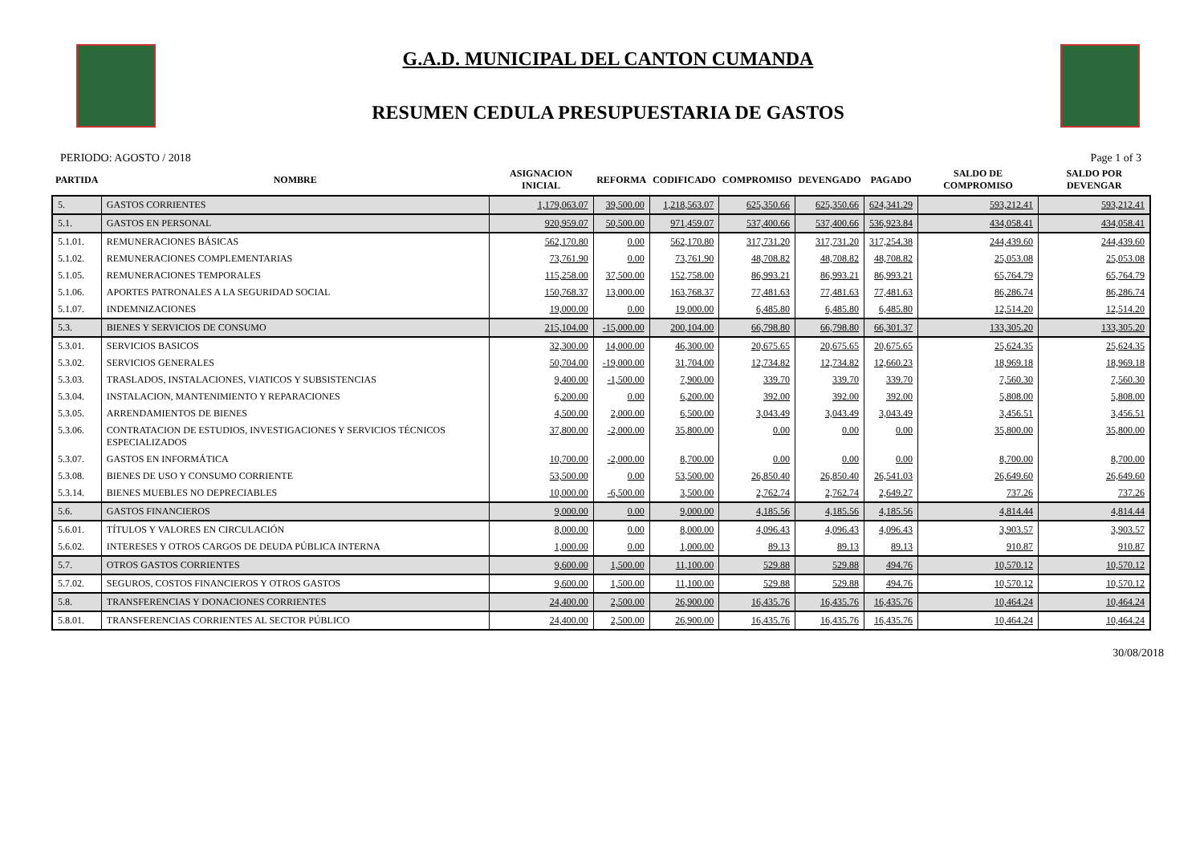G.A.D. MUNICIPAL DEL CANTON CUMANDA
RESUMEN CEDULA PRESUPUESTARIA DE GASTOS
PERIODO: AGOSTO / 2018 Page 1 of 3
| PARTIDA | NOMBRE | ASIGNACION INICIAL | REFORMA | CODIFICADO | COMPROMISO | DEVENGADO | PAGADO | SALDO DE COMPROMISO | SALDO POR DEVENGAR |
| --- | --- | --- | --- | --- | --- | --- | --- | --- | --- |
| 5. | GASTOS CORRIENTES | 1,179,063.07 | 39,500.00 | 1,218,563.07 | 625,350.66 | 625,350.66 | 624,341.29 | 593,212.41 | 593,212.41 |
| 5.1. | GASTOS EN PERSONAL | 920,959.07 | 50,500.00 | 971,459.07 | 537,400.66 | 537,400.66 | 536,923.84 | 434,058.41 | 434,058.41 |
| 5.1.01. | REMUNERACIONES BÁSICAS | 562,170.80 | 0.00 | 562,170.80 | 317,731.20 | 317,731.20 | 317,254.38 | 244,439.60 | 244,439.60 |
| 5.1.02. | REMUNERACIONES COMPLEMENTARIAS | 73,761.90 | 0.00 | 73,761.90 | 48,708.82 | 48,708.82 | 48,708.82 | 25,053.08 | 25,053.08 |
| 5.1.05. | REMUNERACIONES TEMPORALES | 115,258.00 | 37,500.00 | 152,758.00 | 86,993.21 | 86,993.21 | 86,993.21 | 65,764.79 | 65,764.79 |
| 5.1.06. | APORTES PATRONALES A LA SEGURIDAD SOCIAL | 150,768.37 | 13,000.00 | 163,768.37 | 77,481.63 | 77,481.63 | 77,481.63 | 86,286.74 | 86,286.74 |
| 5.1.07. | INDEMNIZACIONES | 19,000.00 | 0.00 | 19,000.00 | 6,485.80 | 6,485.80 | 6,485.80 | 12,514.20 | 12,514.20 |
| 5.3. | BIENES Y SERVICIOS DE CONSUMO | 215,104.00 | -15,000.00 | 200,104.00 | 66,798.80 | 66,798.80 | 66,301.37 | 133,305.20 | 133,305.20 |
| 5.3.01. | SERVICIOS BASICOS | 32,300.00 | 14,000.00 | 46,300.00 | 20,675.65 | 20,675.65 | 20,675.65 | 25,624.35 | 25,624.35 |
| 5.3.02. | SERVICIOS GENERALES | 50,704.00 | -19,000.00 | 31,704.00 | 12,734.82 | 12,734.82 | 12,660.23 | 18,969.18 | 18,969.18 |
| 5.3.03. | TRASLADOS, INSTALACIONES, VIATICOS Y SUBSISTENCIAS | 9,400.00 | -1,500.00 | 7,900.00 | 339.70 | 339.70 | 339.70 | 7,560.30 | 7,560.30 |
| 5.3.04. | INSTALACION, MANTENIMIENTO Y REPARACIONES | 6,200.00 | 0.00 | 6,200.00 | 392.00 | 392.00 | 392.00 | 5,808.00 | 5,808.00 |
| 5.3.05. | ARRENDAMIENTOS DE BIENES | 4,500.00 | 2,000.00 | 6,500.00 | 3,043.49 | 3,043.49 | 3,043.49 | 3,456.51 | 3,456.51 |
| 5.3.06. | CONTRATACION DE ESTUDIOS, INVESTIGACIONES Y SERVICIOS TÉCNICOS ESPECIALIZADOS | 37,800.00 | -2,000.00 | 35,800.00 | 0.00 | 0.00 | 0.00 | 35,800.00 | 35,800.00 |
| 5.3.07. | GASTOS EN INFORMÁTICA | 10,700.00 | -2,000.00 | 8,700.00 | 0.00 | 0.00 | 0.00 | 8,700.00 | 8,700.00 |
| 5.3.08. | BIENES DE USO Y CONSUMO CORRIENTE | 53,500.00 | 0.00 | 53,500.00 | 26,850.40 | 26,850.40 | 26,541.03 | 26,649.60 | 26,649.60 |
| 5.3.14. | BIENES MUEBLES NO DEPRECIABLES | 10,000.00 | -6,500.00 | 3,500.00 | 2,762.74 | 2,762.74 | 2,649.27 | 737.26 | 737.26 |
| 5.6. | GASTOS FINANCIEROS | 9,000.00 | 0.00 | 9,000.00 | 4,185.56 | 4,185.56 | 4,185.56 | 4,814.44 | 4,814.44 |
| 5.6.01. | TÍTULOS Y VALORES EN CIRCULACIÓN | 8,000.00 | 0.00 | 8,000.00 | 4,096.43 | 4,096.43 | 4,096.43 | 3,903.57 | 3,903.57 |
| 5.6.02. | INTERESES Y OTROS CARGOS DE DEUDA PÚBLICA INTERNA | 1,000.00 | 0.00 | 1,000.00 | 89.13 | 89.13 | 89.13 | 910.87 | 910.87 |
| 5.7. | OTROS GASTOS CORRIENTES | 9,600.00 | 1,500.00 | 11,100.00 | 529.88 | 529.88 | 494.76 | 10,570.12 | 10,570.12 |
| 5.7.02. | SEGUROS, COSTOS FINANCIEROS Y OTROS GASTOS | 9,600.00 | 1,500.00 | 11,100.00 | 529.88 | 529.88 | 494.76 | 10,570.12 | 10,570.12 |
| 5.8. | TRANSFERENCIAS Y DONACIONES CORRIENTES | 24,400.00 | 2,500.00 | 26,900.00 | 16,435.76 | 16,435.76 | 16,435.76 | 10,464.24 | 10,464.24 |
| 5.8.01. | TRANSFERENCIAS CORRIENTES AL SECTOR PÚBLICO | 24,400.00 | 2,500.00 | 26,900.00 | 16,435.76 | 16,435.76 | 16,435.76 | 10,464.24 | 10,464.24 |
30/08/2018